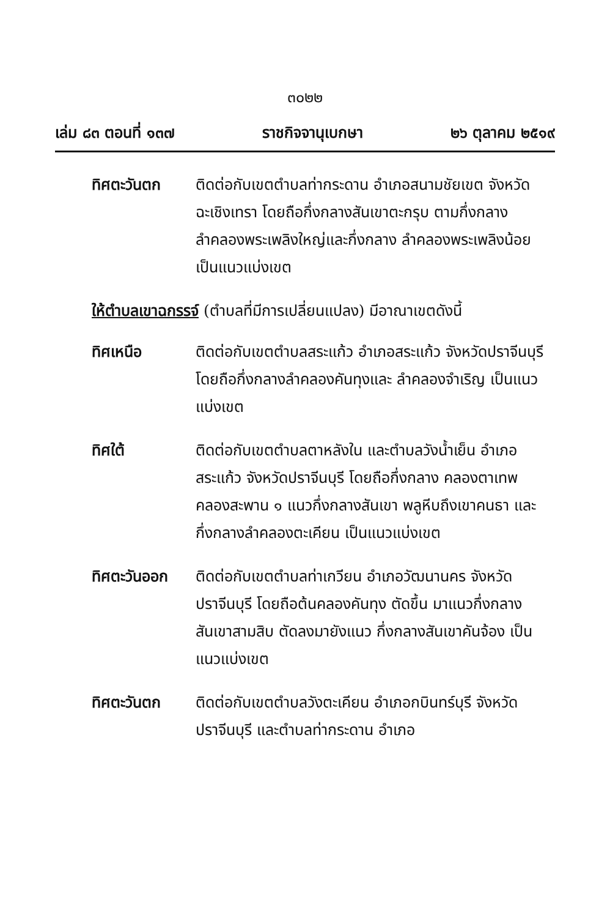๓๐๒๒
เล่ม ๘๓ ตอนที่ ๑๓๗ ราชกิจจานุเบกษา ๒๖ ตุลาคม ๒๕๑๙
ทิศตะวันตก ติดต่อกับเขตตำบลท่ากระดาน อำเภอสนามชัยเขต จังหวัดฉะเชิงเทรา โดยถือกึ่งกลางสันเขาตะกรุบ ตามกึ่งกลางลำคลองพระเพลิงใหญ่และกึ่งกลาง ลำคลองพระเพลิงน้อย เป็นแนวแบ่งเขต
ให้ตำบลเขาฉกรรจ์ (ตำบลที่มีการเปลี่ยนแปลง) มีอาณาเขตดังนี้
ทิศเหนือ ติดต่อกับเขตตำบลสระแก้ว อำเภอสระแก้ว จังหวัดปราจีนบุรี โดยถือกึ่งกลางลำคลองคันทุงและ ลำคลองจำเริญ เป็นแนวแบ่งเขต
ทิศใต้ ติดต่อกับเขตตำบลตาหลังใน และตำบลวังน้ำเย็น อำเภอสระแก้ว จังหวัดปราจีนบุรี โดยถือกึ่งกลาง คลองตาเทพ คลองสะพาน ๑ แนวกึ่งกลางสันเขา พลูหีบถึงเขาคนธา และกึ่งกลางลำคลองตะเคียน เป็นแนวแบ่งเขต
ทิศตะวันออก ติดต่อกับเขตตำบลท่าเกวียน อำเภอวัฒนานคร จังหวัดปราจีนบุรี โดยถือต้นคลองคันทุง ตัดขึ้น มาแนวกึ่งกลางสันเขาสามสิบ ตัดลงมายังแนว กึ่งกลางสันเขาคันจ้อง เป็นแนวแบ่งเขต
ทิศตะวันตก ติดต่อกับเขตตำบลวังตะเคียน อำเภอกบินทร์บุรี จังหวัดปราจีนบุรี และตำบลท่ากระดาน อำเภอ